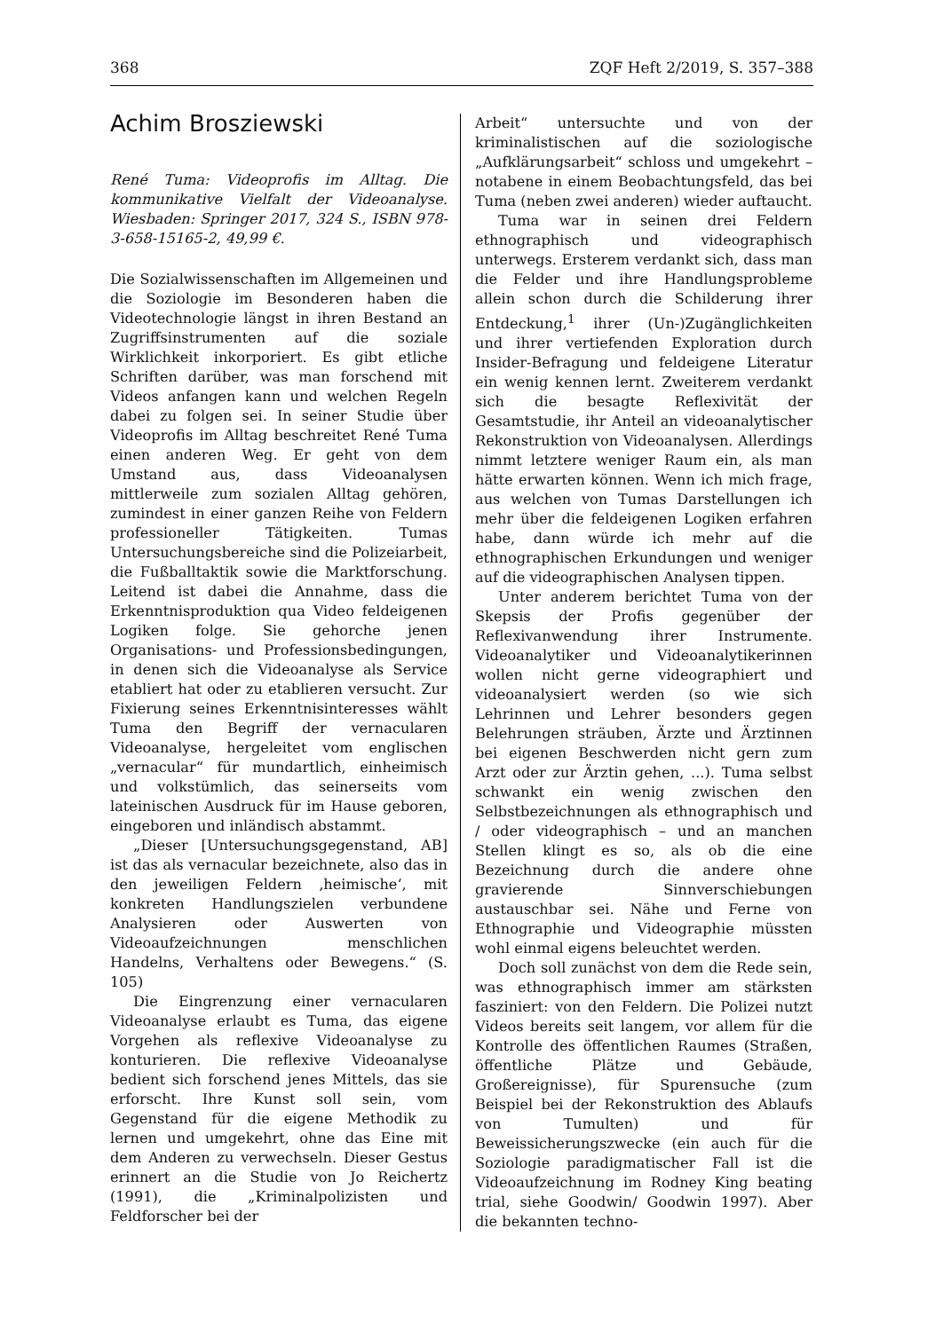368 ZQF Heft 2/2019, S. 357–388
Achim Brosziewski
René Tuma: Videoprofis im Alltag. Die kommunikative Vielfalt der Videoanalyse. Wiesbaden: Springer 2017, 324 S., ISBN 978-3-658-15165-2, 49,99 €.
Die Sozialwissenschaften im Allgemeinen und die Soziologie im Besonderen haben die Videotechnologie längst in ihren Bestand an Zugriffsinstrumenten auf die soziale Wirklichkeit inkorporiert. Es gibt etliche Schriften darüber, was man forschend mit Videos anfangen kann und welchen Regeln dabei zu folgen sei. In seiner Studie über Videoprofis im Alltag beschreitet René Tuma einen anderen Weg. Er geht von dem Umstand aus, dass Videoanalysen mittlerweile zum sozialen Alltag gehören, zumindest in einer ganzen Reihe von Feldern professioneller Tätigkeiten. Tumas Untersuchungsbereiche sind die Polizeiarbeit, die Fußballtaktik sowie die Marktforschung. Leitend ist dabei die Annahme, dass die Erkenntnisproduktion qua Video feldeigenen Logiken folge. Sie gehorche jenen Organisations- und Professionsbedingungen, in denen sich die Videoanalyse als Service etabliert hat oder zu etablieren versucht. Zur Fixierung seines Erkenntnisinteresses wählt Tuma den Begriff der vernacularen Videoanalyse, hergeleitet vom englischen „vernacular“ für mundartlich, einheimisch und volkstümlich, das seinerseits vom lateinischen Ausdruck für im Hause geboren, eingeboren und inländisch abstammt.
„Dieser [Untersuchungsgegenstand, AB] ist das als vernacular bezeichnete, also das in den jeweiligen Feldern ‚heimische‘, mit konkreten Handlungszielen verbundene Analysieren oder Auswerten von Videoaufzeichnungen menschlichen Handelns, Verhaltens oder Bewegens.“ (S. 105)
Die Eingrenzung einer vernacularen Videoanalyse erlaubt es Tuma, das eigene Vorgehen als reflexive Videoanalyse zu konturieren. Die reflexive Videoanalyse bedient sich forschend jenes Mittels, das sie erforscht. Ihre Kunst soll sein, vom Gegenstand für die eigene Methodik zu lernen und umgekehrt, ohne das Eine mit dem Anderen zu verwechseln. Dieser Gestus erinnert an die Studie von Jo Reichertz (1991), die „Kriminalpolizisten und Feldforscher bei der
Arbeit“ untersuchte und von der kriminalistischen auf die soziologische „Aufklärungsarbeit“ schloss und umgekehrt – notabene in einem Beobachtungsfeld, das bei Tuma (neben zwei anderen) wieder auftaucht.
Tuma war in seinen drei Feldern ethnographisch und videographisch unterwegs. Ersterem verdankt sich, dass man die Felder und ihre Handlungsprobleme allein schon durch die Schilderung ihrer Entdeckung,<sup>1</sup> ihrer (Un-)Zugänglichkeiten und ihrer vertiefenden Exploration durch Insider-Befragung und feldeigene Literatur ein wenig kennen lernt. Zweiterem verdankt sich die besagte Reflexivität der Gesamtstudie, ihr Anteil an videoanalytischer Rekonstruktion von Videoanalysen. Allerdings nimmt letztere weniger Raum ein, als man hätte erwarten können. Wenn ich mich frage, aus welchen von Tumas Darstellungen ich mehr über die feldeigenen Logiken erfahren habe, dann würde ich mehr auf die ethnographischen Erkundungen und weniger auf die videographischen Analysen tippen.
Unter anderem berichtet Tuma von der Skepsis der Profis gegenüber der Reflexivanwendung ihrer Instrumente. Videoanalytiker und Videoanalytikerinnen wollen nicht gerne videographiert und videoanalysiert werden (so wie sich Lehrinnen und Lehrer besonders gegen Belehrungen sträuben, Ärzte und Ärztinnen bei eigenen Beschwerden nicht gern zum Arzt oder zur Ärztin gehen, ...). Tuma selbst schwankt ein wenig zwischen den Selbstbezeichnungen als ethnographisch und / oder videographisch – und an manchen Stellen klingt es so, als ob die eine Bezeichnung durch die andere ohne gravierende Sinnverschiebungen austauschbar sei. Nähe und Ferne von Ethnographie und Videographie müssten wohl einmal eigens beleuchtet werden.
Doch soll zunächst von dem die Rede sein, was ethnographisch immer am stärksten fasziniert: von den Feldern. Die Polizei nutzt Videos bereits seit langem, vor allem für die Kontrolle des öffentlichen Raumes (Straßen, öffentliche Plätze und Gebäude, Großereignisse), für Spurensuche (zum Beispiel bei der Rekonstruktion des Ablaufs von Tumulten) und für Beweissicherungszwecke (ein auch für die Soziologie paradigmatischer Fall ist die Videoaufzeichnung im Rodney King beating trial, siehe Goodwin/ Goodwin 1997). Aber die bekannten techno-